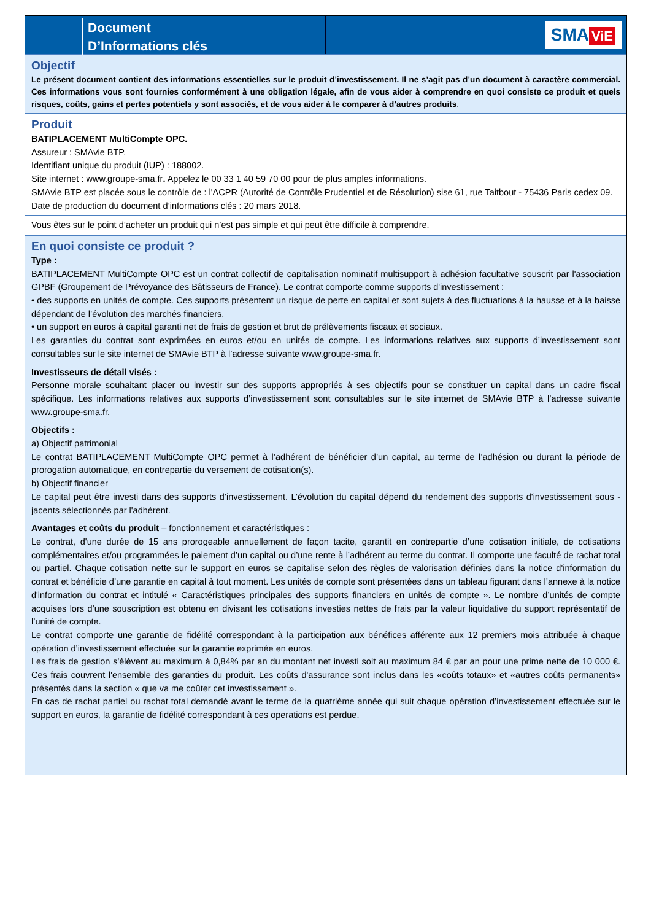Document
D’Informations clés
SMA ViE
Objectif
Le présent document contient des informations essentielles sur le produit d’investissement. Il ne s’agit pas d’un document à caractère commercial. Ces informations vous sont fournies conformément à une obligation légale, afin de vous aider à comprendre en quoi consiste ce produit et quels risques, coûts, gains et pertes potentiels y sont associés, et de vous aider à le comparer à d’autres produits.
Produit
BATIPLACEMENT MultiCompte OPC.
Assureur : SMAvie BTP.
Identifiant unique du produit (IUP) : 188002.
Site internet : www.groupe-sma.fr. Appelez le 00 33 1 40 59 70 00 pour de plus amples informations.
SMAvie BTP est placée sous le contrôle de : l'ACPR (Autorité de Contrôle Prudentiel et de Résolution) sise 61, rue Taitbout - 75436 Paris cedex 09.
Date de production du document d’informations clés : 20 mars 2018.
Vous êtes sur le point d’acheter un produit qui n’est pas simple et qui peut être difficile à comprendre.
En quoi consiste ce produit ?
Type :
BATIPLACEMENT MultiCompte OPC est un contrat collectif de capitalisation nominatif multisupport à adhésion facultative souscrit par l'association GPBF (Groupement de Prévoyance des Bâtisseurs de France). Le contrat comporte comme supports d'investissement :
• des supports en unités de compte. Ces supports présentent un risque de perte en capital et sont sujets à des fluctuations à la hausse et à la baisse dépendant de l’évolution des marchés financiers.
• un support en euros à capital garanti net de frais de gestion et brut de prélèvements fiscaux et sociaux.
Les garanties du contrat sont exprimées en euros et/ou en unités de compte. Les informations relatives aux supports d’investissement sont consultables sur le site internet de SMAvie BTP à l’adresse suivante www.groupe-sma.fr.
Investisseurs de détail visés :
Personne morale souhaitant placer ou investir sur des supports appropriés à ses objectifs pour se constituer un capital dans un cadre fiscal spécifique. Les informations relatives aux supports d’investissement sont consultables sur le site internet de SMAvie BTP à l’adresse suivante www.groupe-sma.fr.
Objectifs :
a) Objectif patrimonial
Le contrat BATIPLACEMENT MultiCompte OPC permet à l’adhérent de bénéficier d’un capital, au terme de l’adhésion ou durant la période de prorogation automatique, en contrepartie du versement de cotisation(s).
b) Objectif financier
Le capital peut être investi dans des supports d’investissement. L’évolution du capital dépend du rendement des supports d'investissement sous - jacents sélectionnés par l'adhérent.
Avantages et coûts du produit – fonctionnement et caractéristiques :
Le contrat, d'une durée de 15 ans prorogeable annuellement de façon tacite, garantit en contrepartie d’une cotisation initiale, de cotisations complémentaires et/ou programmées le paiement d’un capital ou d’une rente à l’adhérent au terme du contrat. Il comporte une faculté de rachat total ou partiel. Chaque cotisation nette sur le support en euros se capitalise selon des règles de valorisation définies dans la notice d'information du contrat et bénéficie d’une garantie en capital à tout moment. Les unités de compte sont présentées dans un tableau figurant dans l’annexe à la notice d'information du contrat et intitulé « Caractéristiques principales des supports financiers en unités de compte ». Le nombre d’unités de compte acquises lors d’une souscription est obtenu en divisant les cotisations investies nettes de frais par la valeur liquidative du support représentatif de l’unité de compte.
Le contrat comporte une garantie de fidélité correspondant à la participation aux bénéfices afférente aux 12 premiers mois attribuée à chaque opération d’investissement effectuée sur la garantie exprimée en euros.
Les frais de gestion s'élèvent au maximum à 0,84% par an du montant net investi soit au maximum 84 € par an pour une prime nette de 10 000 €. Ces frais couvrent l'ensemble des garanties du produit. Les coûts d'assurance sont inclus dans les «coûts totaux» et «autres coûts permanents» présentés dans la section « que va me coûter cet investissement ».
En cas de rachat partiel ou rachat total demandé avant le terme de la quatrième année qui suit chaque opération d’investissement effectuée sur le support en euros, la garantie de fidélité correspondant à ces operations est perdue.